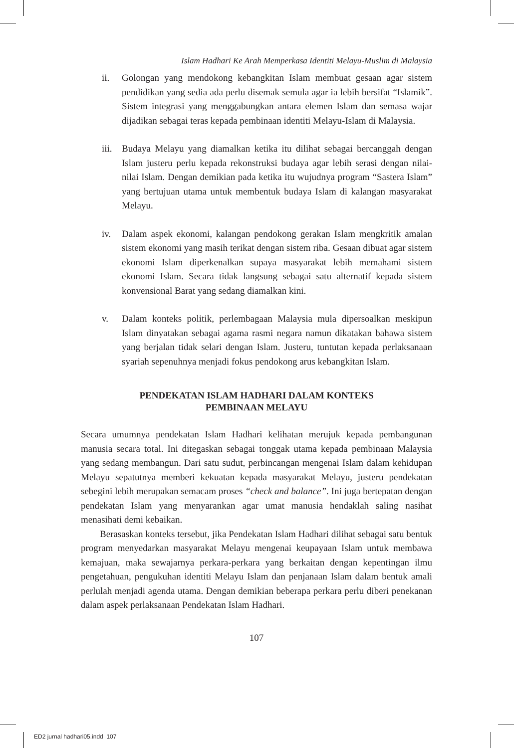Islam Hadhari Ke Arah Memperkasa Identiti Melayu-Muslim di Malaysia
ii. Golongan yang mendokong kebangkitan Islam membuat gesaan agar sistem pendidikan yang sedia ada perlu disemak semula agar ia lebih bersifat “Islamik”. Sistem integrasi yang menggabungkan antara elemen Islam dan semasa wajar dijadikan sebagai teras kepada pembinaan identiti Melayu-Islam di Malaysia.
iii. Budaya Melayu yang diamalkan ketika itu dilihat sebagai bercanggah dengan Islam justeru perlu kepada rekonstruksi budaya agar lebih serasi dengan nilai-nilai Islam. Dengan demikian pada ketika itu wujudnya program “Sastera Islam” yang bertujuan utama untuk membentuk budaya Islam di kalangan masyarakat Melayu.
iv. Dalam aspek ekonomi, kalangan pendokong gerakan Islam mengkritik amalan sistem ekonomi yang masih terikat dengan sistem riba. Gesaan dibuat agar sistem ekonomi Islam diperkenalkan supaya masyarakat lebih memahami sistem ekonomi Islam. Secara tidak langsung sebagai satu alternatif kepada sistem konvensional Barat yang sedang diamalkan kini.
v. Dalam konteks politik, perlembagaan Malaysia mula dipersoalkan meskipun Islam dinyatakan sebagai agama rasmi negara namun dikatakan bahawa sistem yang berjalan tidak selari dengan Islam. Justeru, tuntutan kepada perlaksanaan syariah sepenuhnya menjadi fokus pendokong arus kebangkitan Islam.
PENDEKATAN ISLAM HADHARI DALAM KONTEKS
PEMBINAAN MELAYU
Secara umumnya pendekatan Islam Hadhari kelihatan merujuk kepada pembangunan manusia secara total. Ini ditegaskan sebagai tonggak utama kepada pembinaan Malaysia yang sedang membangun. Dari satu sudut, perbincangan mengenai Islam dalam kehidupan Melayu sepatutnya memberi kekuatan kepada masyarakat Melayu, justeru pendekatan sebegini lebih merupakan semacam proses “check and balance”. Ini juga bertepatan dengan pendekatan Islam yang menyarankan agar umat manusia hendaklah saling nasihat menasihati demi kebaikan.
Berasaskan konteks tersebut, jika Pendekatan Islam Hadhari dilihat sebagai satu bentuk program menyedarkan masyarakat Melayu mengenai keupayaan Islam untuk membawa kemajuan, maka sewajarnya perkara-perkara yang berkaitan dengan kepentingan ilmu pengetahuan, pengukuhan identiti Melayu Islam dan penjanaan Islam dalam bentuk amali perlulah menjadi agenda utama. Dengan demikian beberapa perkara perlu diberi penekanan dalam aspek perlaksanaan Pendekatan Islam Hadhari.
107
ED2 jurnal hadhari05.indd 107